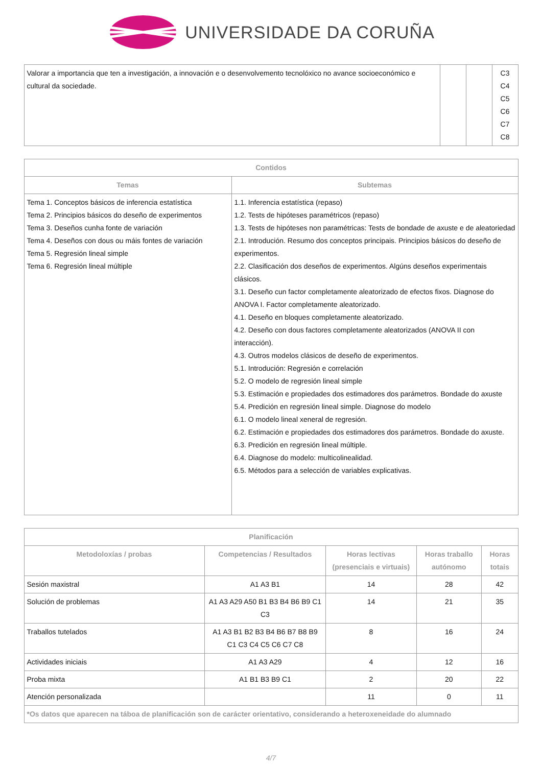UNIVERSIDADE DA CORUÑA
| Valorar a importancia que ten a investigación, a innovación e o desenvolvemento tecnolóxico no avance socioeconómico e cultural da sociedade. | | | C3 C4 C5 C6 C7 C8 |
| Contidos | |
| --- | --- |
| Temas | Subtemas |
| Tema 1. Conceptos básicos de inferencia estatística Tema 2. Principios básicos do deseño de experimentos Tema 3. Deseños cunha fonte de variación Tema 4. Deseños con dous ou máis fontes de variación Tema 5. Regresión lineal simple Tema 6. Regresión lineal múltiple | 1.1. Inferencia estatística (repaso) 1.2. Tests de hipóteses paramétricos (repaso) 1.3. Tests de hipóteses non paramétricas: Tests de bondade de axuste e de aleatoriedad 2.1. Introdución. Resumo dos conceptos principais. Principios básicos do deseño de experimentos. 2.2. Clasificación dos deseños de experimentos. Algúns deseños experimentais clásicos. 3.1. Deseño cun factor completamente aleatorizado de efectos fixos. Diagnose do ANOVA I. Factor completamente aleatorizado. 4.1. Deseño en bloques completamente aleatorizado. 4.2. Deseño con dous factores completamente aleatorizados (ANOVA II con interacción). 4.3. Outros modelos clásicos de deseño de experimentos. 5.1. Introdución: Regresión e correlación 5.2. O modelo de regresión lineal simple 5.3. Estimación e propiedades dos estimadores dos parámetros. Bondade do axuste 5.4. Predición en regresión lineal simple. Diagnose do modelo 6.1. O modelo lineal xeneral de regresión. 6.2. Estimación e propiedades dos estimadores dos parámetros. Bondade do axuste. 6.3. Predición en regresión lineal múltiple. 6.4. Diagnose do modelo: multicolinealidad. 6.5. Métodos para a selección de variables explicativas. |
| Planificación | | | | |
| --- | --- | --- | --- | --- |
| Metodoloxías / probas | Competencias / Resultados | Horas lectivas (presenciais e virtuais) | Horas traballo autónomo | Horas totais |
| Sesión maxistral | A1 A3 B1 | 14 | 28 | 42 |
| Solución de problemas | A1 A3 A29 A50 B1 B3 B4 B6 B9 C1 C3 | 14 | 21 | 35 |
| Traballos tutelados | A1 A3 B1 B2 B3 B4 B6 B7 B8 B9 C1 C3 C4 C5 C6 C7 C8 | 8 | 16 | 24 |
| Actividades iniciais | A1 A3 A29 | 4 | 12 | 16 |
| Proba mixta | A1 B1 B3 B9 C1 | 2 | 20 | 22 |
| Atención personalizada | | 11 | 0 | 11 |
| *Os datos que aparecen na táboa de planificación son de carácter orientativo, considerando a heteroxeneidade do alumnado | | | | |
4/7